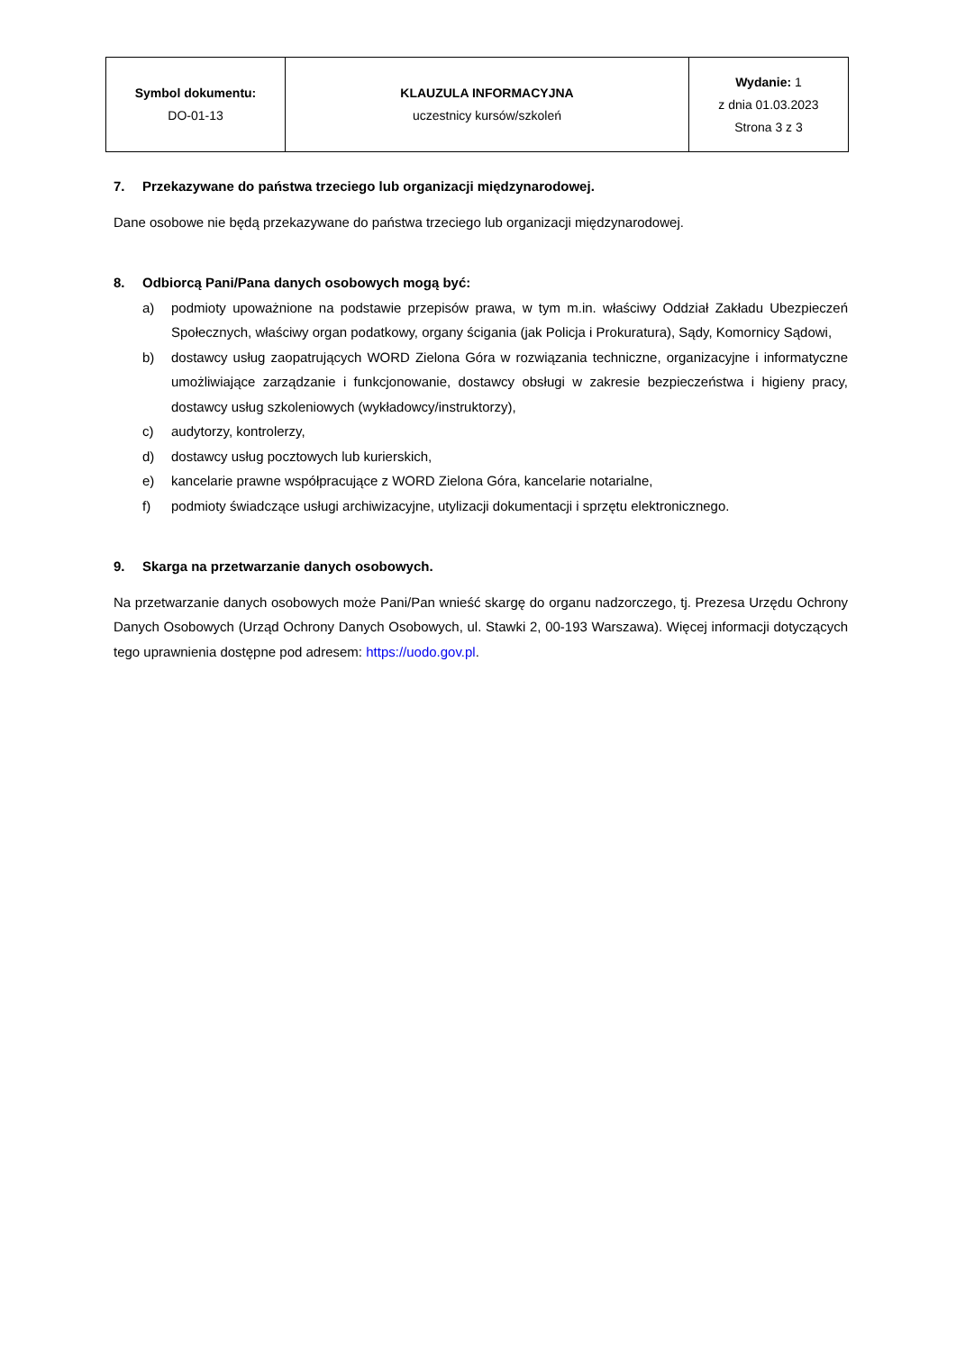| Symbol dokumentu: DO-01-13 | KLAUZULA INFORMACYJNA uczestnicy kursów/szkoleń | Wydanie: 1 z dnia 01.03.2023 Strona 3 z 3 |
7. Przekazywane do państwa trzeciego lub organizacji międzynarodowej.
Dane osobowe nie będą przekazywane do państwa trzeciego lub organizacji międzynarodowej.
8. Odbiorcą Pani/Pana danych osobowych mogą być:
a) podmioty upoważnione na podstawie przepisów prawa, w tym m.in. właściwy Oddział Zakładu Ubezpieczeń Społecznych, właściwy organ podatkowy, organy ścigania (jak Policja i Prokuratura), Sądy, Komornicy Sądowi,
b) dostawcy usług zaopatrujących WORD Zielona Góra w rozwiązania techniczne, organizacyjne i informatyczne umożliwiające zarządzanie i funkcjonowanie, dostawcy obsługi w zakresie bezpieczeństwa i higieny pracy, dostawcy usług szkoleniowych (wykładowcy/instruktorzy),
c) audytorzy, kontrolerzy,
d) dostawcy usług pocztowych lub kurierskich,
e) kancelarie prawne współpracujące z WORD Zielona Góra, kancelarie notarialne,
f) podmioty świadczące usługi archiwizacyjne, utylizacji dokumentacji i sprzętu elektronicznego.
9. Skarga na przetwarzanie danych osobowych.
Na przetwarzanie danych osobowych może Pani/Pan wnieść skargę do organu nadzorczego, tj. Prezesa Urzędu Ochrony Danych Osobowych (Urząd Ochrony Danych Osobowych, ul. Stawki 2, 00-193 Warszawa). Więcej informacji dotyczących tego uprawnienia dostępne pod adresem: https://uodo.gov.pl.